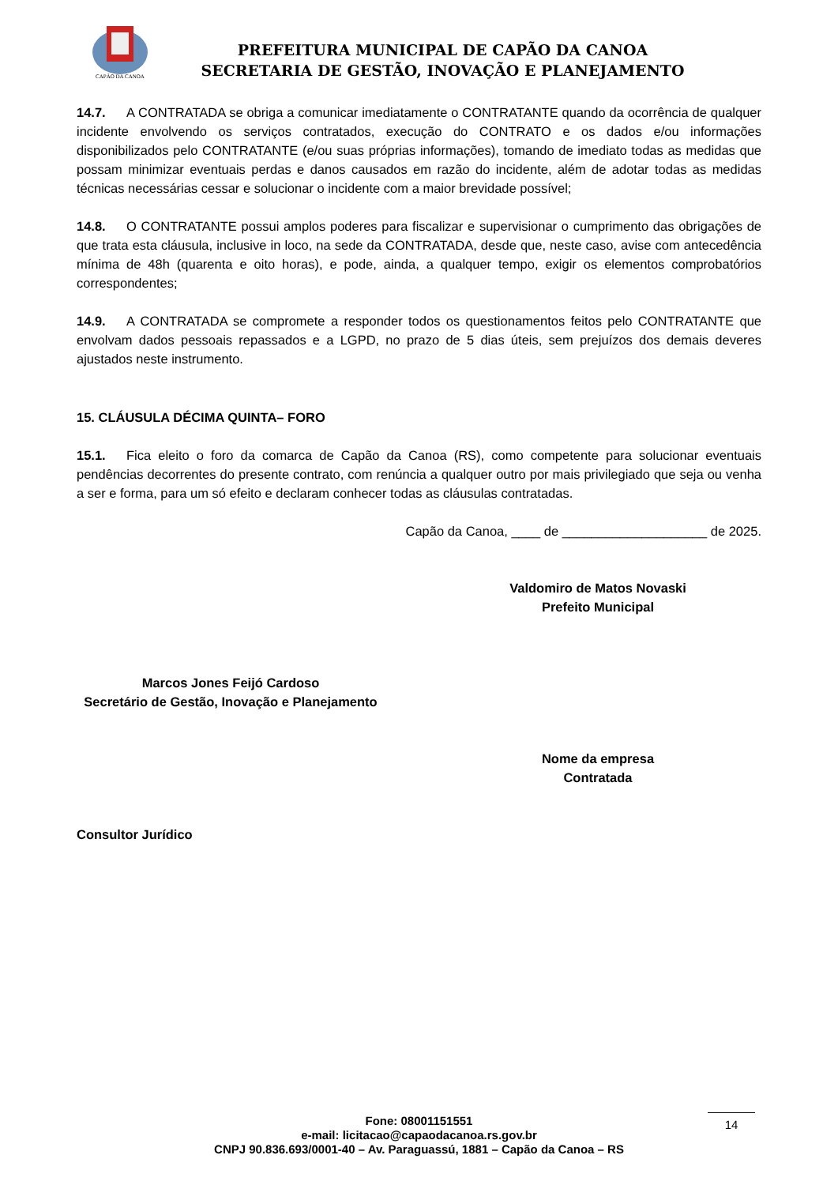CAPÃO DA CANOA
PREFEITURA MUNICIPAL DE CAPÃO DA CANOA
SECRETARIA DE GESTÃO, INOVAÇÃO E PLANEJAMENTO
14.7. A CONTRATADA se obriga a comunicar imediatamente o CONTRATANTE quando da ocorrência de qualquer incidente envolvendo os serviços contratados, execução do CONTRATO e os dados e/ou informações disponibilizados pelo CONTRATANTE (e/ou suas próprias informações), tomando de imediato todas as medidas que possam minimizar eventuais perdas e danos causados em razão do incidente, além de adotar todas as medidas técnicas necessárias cessar e solucionar o incidente com a maior brevidade possível;
14.8. O CONTRATANTE possui amplos poderes para fiscalizar e supervisionar o cumprimento das obrigações de que trata esta cláusula, inclusive in loco, na sede da CONTRATADA, desde que, neste caso, avise com antecedência mínima de 48h (quarenta e oito horas), e pode, ainda, a qualquer tempo, exigir os elementos comprobatórios correspondentes;
14.9. A CONTRATADA se compromete a responder todos os questionamentos feitos pelo CONTRATANTE que envolvam dados pessoais repassados e a LGPD, no prazo de 5 dias úteis, sem prejuízos dos demais deveres ajustados neste instrumento.
15. CLÁUSULA DÉCIMA QUINTA– FORO
15.1. Fica eleito o foro da comarca de Capão da Canoa (RS), como competente para solucionar eventuais pendências decorrentes do presente contrato, com renúncia a qualquer outro por mais privilegiado que seja ou venha a ser e forma, para um só efeito e declaram conhecer todas as cláusulas contratadas.
Capão da Canoa, ____ de ____________________ de 2025.
Valdomiro de Matos Novaski
Prefeito Municipal
Marcos Jones Feijó Cardoso
Secretário de Gestão, Inovação e Planejamento
Nome da empresa
Contratada
Consultor Jurídico
Fone: 08001151551
e-mail: licitacao@capaodacanoa.rs.gov.br
CNPJ 90.836.693/0001-40 – Av. Paraguassú, 1881 – Capão da Canoa – RS
14